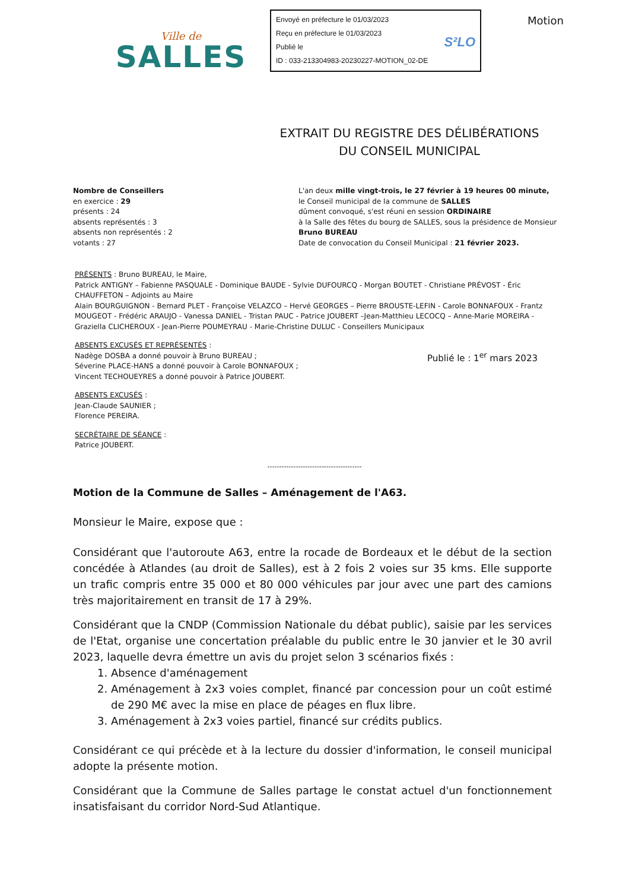Ville de
SALLES
Envoyé en préfecture le 01/03/2023
Reçu en préfecture le 01/03/2023
Publié le
ID : 033-213304983-20230227-MOTION_02-DE
S²LO
Motion
EXTRAIT DU REGISTRE DES DÉLIBÉRATIONS
DU CONSEIL MUNICIPAL
Nombre de Conseillers
en exercice : 29
présents : 24
absents représentés : 3
absents non représentés : 2
votants : 27
L'an deux mille vingt-trois, le 27 février à 19 heures 00 minute,
le Conseil municipal de la commune de SALLES
dûment convoqué, s'est réuni en session ORDINAIRE
à la Salle des fêtes du bourg de SALLES, sous la présidence de Monsieur Bruno BUREAU
Date de convocation du Conseil Municipal : 21 février 2023.
PRÉSENTS : Bruno BUREAU, le Maire,
Patrick ANTIGNY – Fabienne PASQUALE - Dominique BAUDE - Sylvie DUFOURCQ - Morgan BOUTET - Christiane PRÉVOST - Éric CHAUFFETON – Adjoints au Maire
Alain BOURGUIGNON - Bernard PLET - Françoise VELAZCO – Hervé GEORGES – Pierre BROUSTE-LEFIN - Carole BONNAFOUX - Frantz MOUGEOT - Frédéric ARAUJO - Vanessa DANIEL - Tristan PAUC - Patrice JOUBERT –Jean-Matthieu LECOCQ – Anne-Marie MOREIRA - Graziella CLICHEROUX - Jean-Pierre POUMEYRAU - Marie-Christine DULUC - Conseillers Municipaux
ABSENTS EXCUSÉS ET REPRÉSENTÉS :
Nadège DOSBA a donné pouvoir à Bruno BUREAU ;
Séverine PLACE-HANS a donné pouvoir à Carole BONNAFOUX ;
Vincent TECHOUEYRES a donné pouvoir à Patrice JOUBERT.
Publié le : 1<sup>er</sup> mars 2023
ABSENTS EXCUSÉS :
Jean-Claude SAUNIER ;
Florence PEREIRA.
SECRÉTAIRE DE SÉANCE :
Patrice JOUBERT.
----------------------------------------
Motion de la Commune de Salles – Aménagement de l'A63.
Monsieur le Maire, expose que :
Considérant que l'autoroute A63, entre la rocade de Bordeaux et le début de la section concédée à Atlandes (au droit de Salles), est à 2 fois 2 voies sur 35 kms. Elle supporte un trafic compris entre 35 000 et 80 000 véhicules par jour avec une part des camions très majoritairement en transit de 17 à 29%.
Considérant que la CNDP (Commission Nationale du débat public), saisie par les services de l'Etat, organise une concertation préalable du public entre le 30 janvier et le 30 avril 2023, laquelle devra émettre un avis du projet selon 3 scénarios fixés :
1. Absence d'aménagement
2. Aménagement à 2x3 voies complet, financé par concession pour un coût estimé de 290 M€ avec la mise en place de péages en flux libre.
3. Aménagement à 2x3 voies partiel, financé sur crédits publics.
Considérant ce qui précède et à la lecture du dossier d'information, le conseil municipal adopte la présente motion.
Considérant que la Commune de Salles partage le constat actuel d'un fonctionnement insatisfaisant du corridor Nord-Sud Atlantique.